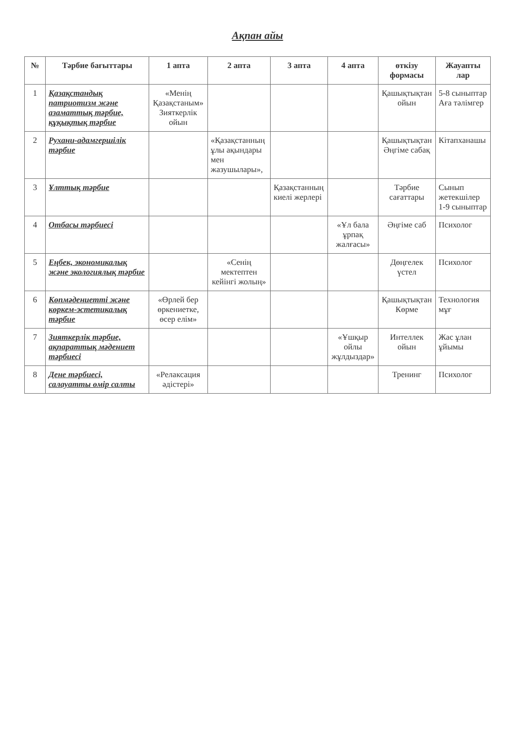Ақпан айы
| № | Тәрбие бағыттары | 1 апта | 2 апта | 3 апта | 4 апта | өткізу формасы | Жауапты лар |
| --- | --- | --- | --- | --- | --- | --- | --- |
| 1 | Қазақстандық патриотизм және азаматтық тәрбие, құқықтық тәрбие | «Менің Қазақстаным» Зияткерлік ойын | | | | Қашықтықтан ойын | 5-8 сыныптар Аға тәлімгер |
| 2 | Рухани-адамгершілік тәрбие | | «Қазақстанның ұлы ақындары мен жазушылары», | | | Қашықтықтан Әңгіме сабақ | Кітапханашы |
| 3 | Ұлттық тәрбие | | | Қазақстанның киелі жерлері | | Тәрбие сағаттары | Сынып жетекшілер 1-9 сыныптар |
| 4 | Отбасы тәрбиесі | | | | «Ұл бала ұрпақ жалғасы» | Әңгіме саб | Психолог |
| 5 | Еңбек, экономикалық және экологиялық тәрбие | | «Сенің мектептен кейінгі жолың» | | | Дөңгелек үстел | Психолог |
| 6 | Көпмәдениетті және көркем-эстетикалық тәрбие | «Өрлей бер өркениетке, өсер елім» | | | | Қашықтықтан Көрме | Технология мұғ |
| 7 | Зияткерлік тәрбие, ақпараттық мәдениет тәрбиесі | | | | «Ұшқыр ойлы жұлдыздар» | Интеллек ойын | Жас ұлан ұйымы |
| 8 | Дене тәрбиесі, салауатты өмір салты | «Релаксация әдістері» | | | | Тренинг | Психолог |